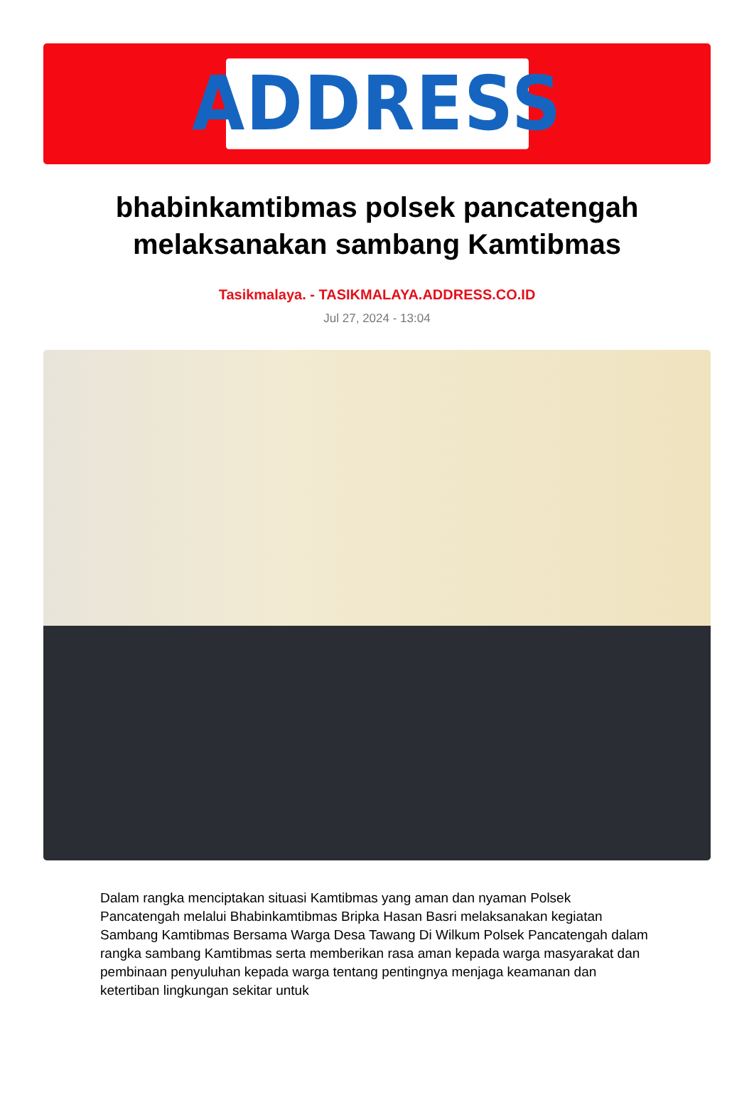ADDRESS
bhabinkamtibmas polsek pancatengah melaksanakan sambang Kamtibmas
Tasikmalaya. - TASIKMALAYA.ADDRESS.CO.ID
Jul 27, 2024 - 13:04
Dalam rangka menciptakan situasi Kamtibmas yang aman dan nyaman Polsek Pancatengah melalui Bhabinkamtibmas Bripka Hasan Basri melaksanakan kegiatan Sambang Kamtibmas Bersama Warga Desa Tawang Di Wilkum Polsek Pancatengah dalam rangka sambang Kamtibmas serta memberikan rasa aman kepada warga masyarakat dan pembinaan penyuluhan kepada warga tentang pentingnya menjaga keamanan dan ketertiban lingkungan sekitar untuk